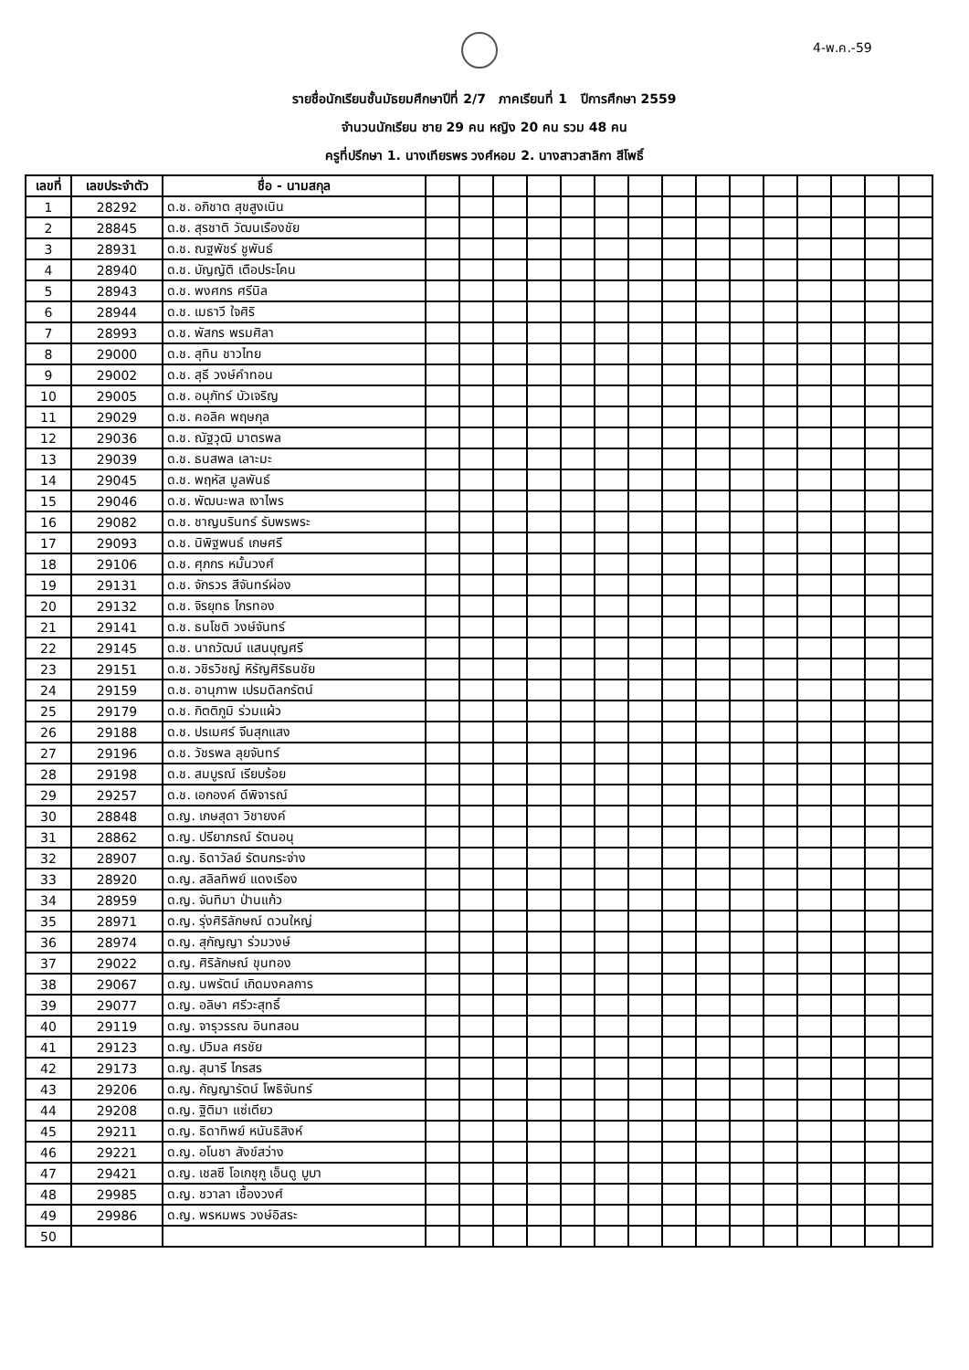4-พ.ค.-59
รายชื่อนักเรียนชั้นมัธยมศึกษาปีที่ 2/7 ภาคเรียนที่ 1 ปีการศึกษา 2559
จำนวนนักเรียน ชาย 29 คน หญิง 20 คน รวม 48 คน
ครูที่ปรึกษา 1. นางเทียรพร วงศ์หอม 2. นางสาวสาลิกา สีโพธิ์
| เลขที่ | เลขประจำตัว | ชื่อ - นามสกุล | | | | | | | | | | | | | | | |
| --- | --- | --- | --- | --- | --- | --- | --- | --- | --- | --- | --- | --- | --- | --- | --- | --- | --- |
| 1 | 28292 | ด.ช. อภิชาต สุขสูงเนิน | | | | | | | | | | | | | | | |
| 2 | 28845 | ด.ช. สุรชาติ วัฒนเรืองชัย | | | | | | | | | | | | | | | |
| 3 | 28931 | ด.ช. ณฐพัชร์ ชูพันธ์ | | | | | | | | | | | | | | | |
| 4 | 28940 | ด.ช. บัญญัติ เตือประโคน | | | | | | | | | | | | | | | |
| 5 | 28943 | ด.ช. พงศกร ศรีนิล | | | | | | | | | | | | | | | |
| 6 | 28944 | ด.ช. เมธาวี ใจศิริ | | | | | | | | | | | | | | | |
| 7 | 28993 | ด.ช. พัสกร พรมศิลา | | | | | | | | | | | | | | | |
| 8 | 29000 | ด.ช. สุทิน ชาวไทย | | | | | | | | | | | | | | | |
| 9 | 29002 | ด.ช. สุธี วงษ์คำทอน | | | | | | | | | | | | | | | |
| 10 | 29005 | ด.ช. อนุภัทร์ บัวเจริญ | | | | | | | | | | | | | | | |
| 11 | 29029 | ด.ช. คอลิค พฤษกุล | | | | | | | | | | | | | | | |
| 12 | 29036 | ด.ช. ณัฐวุฒิ มาตรพล | | | | | | | | | | | | | | | |
| 13 | 29039 | ด.ช. ธนสพล เลาะมะ | | | | | | | | | | | | | | | |
| 14 | 29045 | ด.ช. พฤหัส มูลพันธ์ | | | | | | | | | | | | | | | |
| 15 | 29046 | ด.ช. พัฒนะพล เงาไพร | | | | | | | | | | | | | | | |
| 16 | 29082 | ด.ช. ชาญนรินทร์ รับพรพระ | | | | | | | | | | | | | | | |
| 17 | 29093 | ด.ช. นิพิฐพนธ์ เกษศรี | | | | | | | | | | | | | | | |
| 18 | 29106 | ด.ช. ศุภกร หมั้นวงศ์ | | | | | | | | | | | | | | | |
| 19 | 29131 | ด.ช. จักรวร สีจันทร์ผ่อง | | | | | | | | | | | | | | | |
| 20 | 29132 | ด.ช. จิรยุทธ ไกรทอง | | | | | | | | | | | | | | | |
| 21 | 29141 | ด.ช. ธนโชติ วงษ์จันทร์ | | | | | | | | | | | | | | | |
| 22 | 29145 | ด.ช. นาถวัฒน์ แสนบุญศรี | | | | | | | | | | | | | | | |
| 23 | 29151 | ด.ช. วชิรวิชญ์ หิรัญศิริธนชัย | | | | | | | | | | | | | | | |
| 24 | 29159 | ด.ช. อานุภาพ เปรมดิลกรัตน์ | | | | | | | | | | | | | | | |
| 25 | 29179 | ด.ช. กิตติภูมิ ร่วมแผ้ว | | | | | | | | | | | | | | | |
| 26 | 29188 | ด.ช. ปรเมศร์ จีนสุกแสง | | | | | | | | | | | | | | | |
| 27 | 29196 | ด.ช. วัชรพล ลุยจันทร์ | | | | | | | | | | | | | | | |
| 28 | 29198 | ด.ช. สมบูรณ์ เรียบร้อย | | | | | | | | | | | | | | | |
| 29 | 29257 | ด.ช. เอกองค์ ดีพิจารณ์ | | | | | | | | | | | | | | | |
| 30 | 28848 | ด.ญ. เกษสุดา วิชายงค์ | | | | | | | | | | | | | | | |
| 31 | 28862 | ด.ญ. ปรียาภรณ์ รัตนอนุ | | | | | | | | | | | | | | | |
| 32 | 28907 | ด.ญ. ธิดาวัลย์ รัตนกระจ่าง | | | | | | | | | | | | | | | |
| 33 | 28920 | ด.ญ. สลิลทิพย์ แดงเรือง | | | | | | | | | | | | | | | |
| 34 | 28959 | ด.ญ. จันทิมา ป่านแก้ว | | | | | | | | | | | | | | | |
| 35 | 28971 | ด.ญ. รุ่งศิริลักษณ์ ดวนใหญ่ | | | | | | | | | | | | | | | |
| 36 | 28974 | ด.ญ. สุกัญญา ร่วมวงษ์ | | | | | | | | | | | | | | | |
| 37 | 29022 | ด.ญ. ศิริลักษณ์ ขุนทอง | | | | | | | | | | | | | | | |
| 38 | 29067 | ด.ญ. นพรัตน์ เกิดมงคลการ | | | | | | | | | | | | | | | |
| 39 | 29077 | ด.ญ. อลิษา ศรีวะสุทธิ์ | | | | | | | | | | | | | | | |
| 40 | 29119 | ด.ญ. จารุวรรณ อินทสอน | | | | | | | | | | | | | | | |
| 41 | 29123 | ด.ญ. ปวิมล ศรชัย | | | | | | | | | | | | | | | |
| 42 | 29173 | ด.ญ. สุนารี ไกรสร | | | | | | | | | | | | | | | |
| 43 | 29206 | ด.ญ. กัญญารัตน์ โพธิจันทร์ | | | | | | | | | | | | | | | |
| 44 | 29208 | ด.ญ. ฐิติมา แซ่เตียว | | | | | | | | | | | | | | | |
| 45 | 29211 | ด.ญ. ธิดาทิพย์ หนันธิสิงห์ | | | | | | | | | | | | | | | |
| 46 | 29221 | ด.ญ. อโนชา สังข์สว่าง | | | | | | | | | | | | | | | |
| 47 | 29421 | ด.ญ. เชลซี โอเกชุกู เอ็นดู บูบา | | | | | | | | | | | | | | | |
| 48 | 29985 | ด.ญ. ชวาลา เชื้องวงศ์ | | | | | | | | | | | | | | | |
| 49 | 29986 | ด.ญ. พรหมพร วงษ์อิสระ | | | | | | | | | | | | | | | |
| 50 | | | | | | | | | | | | | | | | | |